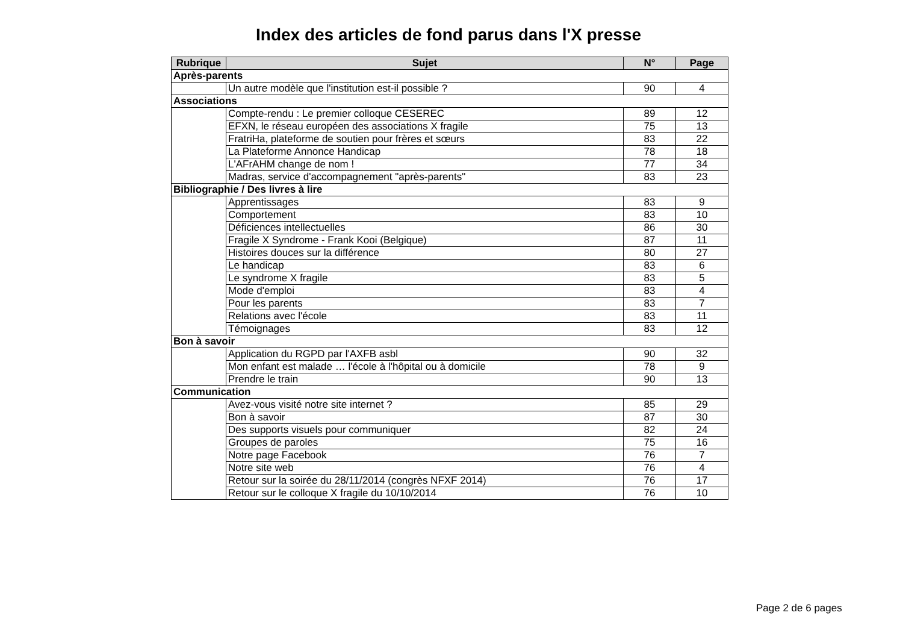Index des articles de fond parus dans l'X presse
| Rubrique | Sujet | N° | Page |
| --- | --- | --- | --- |
| Après-parents | | | |
| | Un autre modèle que l'institution est-il possible ? | 90 | 4 |
| Associations | | | |
| | Compte-rendu : Le premier colloque CESEREC | 89 | 12 |
| | EFXN, le réseau européen des associations X fragile | 75 | 13 |
| | FratriHa, plateforme de soutien pour frères et sœurs | 83 | 22 |
| | La Plateforme Annonce Handicap | 78 | 18 |
| | L'AFrAHM change de nom ! | 77 | 34 |
| | Madras, service d'accompagnement "après-parents" | 83 | 23 |
| Bibliographie / Des livres à lire | | | |
| | Apprentissages | 83 | 9 |
| | Comportement | 83 | 10 |
| | Déficiences intellectuelles | 86 | 30 |
| | Fragile X Syndrome - Frank Kooi (Belgique) | 87 | 11 |
| | Histoires douces sur la différence | 80 | 27 |
| | Le handicap | 83 | 6 |
| | Le syndrome X fragile | 83 | 5 |
| | Mode d'emploi | 83 | 4 |
| | Pour les parents | 83 | 7 |
| | Relations avec l'école | 83 | 11 |
| | Témoignages | 83 | 12 |
| Bon à savoir | | | |
| | Application du RGPD par l'AXFB asbl | 90 | 32 |
| | Mon enfant est malade … l'école à l'hôpital ou à domicile | 78 | 9 |
| | Prendre le train | 90 | 13 |
| Communication | | | |
| | Avez-vous visité notre site internet ? | 85 | 29 |
| | Bon à savoir | 87 | 30 |
| | Des supports visuels pour communiquer | 82 | 24 |
| | Groupes de paroles | 75 | 16 |
| | Notre page Facebook | 76 | 7 |
| | Notre site web | 76 | 4 |
| | Retour sur la soirée du 28/11/2014 (congrès NFXF 2014) | 76 | 17 |
| | Retour sur le colloque X fragile du 10/10/2014 | 76 | 10 |
Page 2 de 6 pages